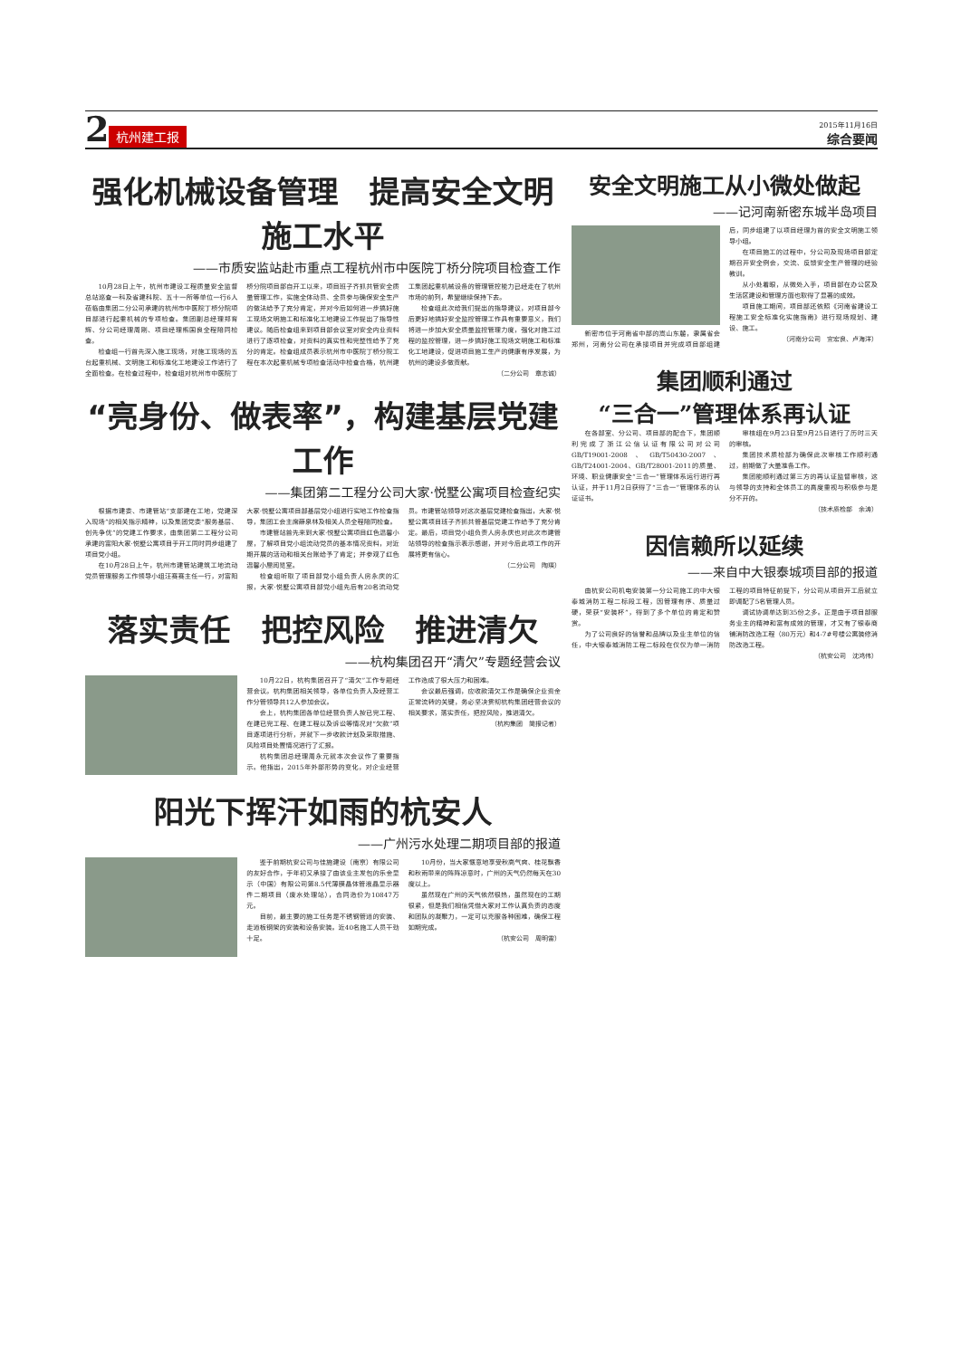2 杭州建工报 2015年11月16日
综合要闻
强化机械设备管理　提高安全文明施工水平
——市质安监站赴市重点工程杭州市中医院丁桥分院项目检查工作
10月28日上午，杭州市建设工程质量安全监督总站巡查一科及省建科院、五十一所等单位一行6人莅临由集团二分公司承建的杭州市中医院丁桥分院项目部进行起重机械的专项检查。集团副总经理郑育辉、分公司经理周刚、项目经理熊国良全程陪同检查。
检查组一行首先深入施工现场，对施工现场的五台起重机械、文明施工和标准化工地建设工作进行了全面检查。在检查过程中，检查组对杭州市中医院丁桥分院项目部自开工以来，项目班子齐抓共管安全质量管理工作，实施全体动员、全员参与确保安全生产的做法给予了充分肯定，并对今后如何进一步搞好施工现场文明施工和标准化工地建设工作提出了指导性建议。随后检查组来到项目部会议室对安全内业资料进行了逐项检查，对资料的真实性和完整性给予了充分的肯定。检查组成员表示杭州市中医院丁桥分院工程在本次起重机械专项检查活动中检查合格，杭州建工集团起重机械设备的管理管控能力已经走在了杭州市场的前列，希望继续保持下去。
检查组此次给我们提出的指导建议，对项目部今后更好地搞好安全监控管理工作具有重要意义，我们将进一步加大安全质量监控管理力度，强化对施工过程的监控管理，进一步搞好施工现场文明施工和标准化工地建设，促进项目施工生产的健康有序发展，为杭州的建设多做贡献。
（二分公司　章志诚）
“亮身份、做表率”，构建基层党建工作
——集团第二工程分公司大家·悦墅公寓项目检查纪实
根据市建委、市建管站“支部建在工地，党建深入现场”的相关指示精神，以及集团党委“服务基层、创先争优”的党建工作要求，由集团第二工程分公司承建的富阳大家·悦墅公寓项目于开工同时同步组建了项目党小组。
在10月28日上午，杭州市建管站建筑工地流动党员管理服务工作领导小组汪赛赛主任一行，对富阳大家·悦墅公寓项目部基层党小组进行实地工作检查指导，集团工会主席薛泉林及相关人员全程陪同检查。
市建管站首先来到大家·悦墅公寓项目红色温馨小屋，了解项目党小组流动党员的基本情况资料，对近期开展的活动和相关台账给予了肯定；并参观了红色温馨小屋阅览室。
检查组听取了项目部党小组负责人房永庆的汇报，大家·悦墅公寓项目部党小组先后有20名流动党员。市建管站领导对这次基层党建检查指出，大家·悦墅公寓项目班子齐抓共管基层党建工作给予了充分肯定。最后，项目党小组负责人房永庆也对此次市建管站领导的检查指示表示感谢，并对今后此项工作的开展将更有信心。
（二分公司　陶瑛）
落实责任　把控风险　推进清欠
——杭构集团召开“清欠”专题经营会议
10月22日，杭构集团召开了“清欠”工作专题经营会议。杭构集团相关领导，各单位负责人及经营工作分管领导共12人参加会议。
会上，杭构集团各单位经营负责人按已完工程、在建已完工程、在建工程以及诉讼等情况对“欠款”项目逐项进行分析，并就下一步收款计划及采取措施、风险项目处置情况进行了汇报。
杭构集团总经理周永元就本次会议作了重要指示。他指出，2015年外部形势的变化，对企业经营工作造成了很大压力和困难。
会议最后强调，应收款清欠工作是确保企业资金正常流转的关键，务必坚决贯彻杭构集团经营会议的相关要求，落实责任，把控风险，推进清欠。
（杭构集团　简报记者）
阳光下挥汗如雨的杭安人
——广州污水处理二期项目部的报道
鉴于前期杭安公司与佳施建设（南京）有限公司的友好合作，于年初又承接了由该业主发包的乐金显示（中国）有限公司第8.5代薄膜晶体管液晶显示器件二期项目（废水处理站），合同造价为10847万元。
目前，最主要的施工任务是不锈钢管道的安装、走道板钢架的安装和设备安装。近40名施工人员干劲十足。
10月份，当大家惬意地享受秋高气爽、桂花飘香和秋雨带来的阵阵凉意时，广州的天气仍然每天在30度以上。
虽然现在广州的天气依然很热，虽然现在的工期很紧，但是我们相信凭借大家对工作认真负责的态度和团队的凝聚力，一定可以克服各种困难，确保工程如期完成。
（杭安公司　周明雷）
安全文明施工从小微处做起
——记河南新密东城半岛项目
新密市位于河南省中部的嵩山东麓，隶属省会郑州，河南分公司在承接项目并完成项目部组建后，同步组建了以项目经理为首的安全文明施工领导小组。
在项目施工的过程中，分公司及现场项目部定期召开安全例会，交流、反馈安全生产管理的经验教训。
从小处着眼，从微处入手，项目部在办公区及生活区建设和管理方面也取得了显著的成效。
项目施工期间，项目部还依照《河南省建设工程施工安全标准化实施指南》进行现场规划、建设、施工。
（河南分公司　宜宏良、卢海洋）
集团顺利通过
“三合一”管理体系再认证
在各部室、分公司、项目部的配合下，集团顺利完成了浙江公信认证有限公司对公司GB/T19001-2008、GB/T50430-2007、GB/T24001-2004、GB/T28001-2011的质量、环境、职业健康安全“三合一”管理体系运行进行再认证，并于11月2日获得了“三合一”管理体系的认证证书。
审核组在9月23日至9月25日进行了历时三天的审核。
集团技术质检部为确保此次审核工作顺利通过，前期做了大量准备工作。
集团能顺利通过第三方的再认证监督审核，这与领导的支持和全体员工的高度重视与积极参与是分不开的。
（技术质检部　余涛）
因信赖所以延续
——来自中大银泰城项目部的报道
由杭安公司机电安装第一分公司施工的中大银泰城消防工程二标段工程，因管理有序、质量过硬，荣获“安装杯”，得到了多个单位的肯定和赞赏。
为了公司良好的信誉和品牌以及业主单位的信任，中大银泰城消防工程二标段在仅仅为单一消防工程的项目特征前提下，分公司从项目开工后就立即调配了5名管理人员。
调试协调单达到35份之多。正是由于项目部服务业主的精神和富有成效的管理，才又有了银泰商铺消防改造工程（80万元）和4-7#号楼公寓装修消防改造工程。
（杭安公司　沈鸿伟）